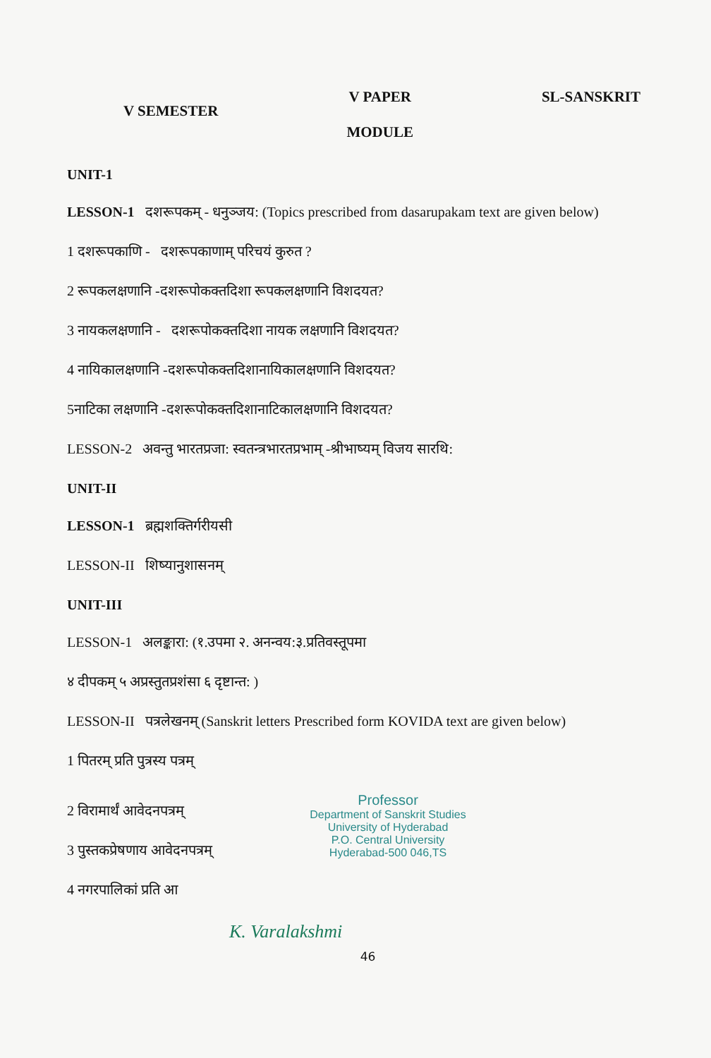V SEMESTER V PAPER
MODULE SL-SANSKRIT
UNIT-1
LESSON-1 दशरूपकम् - धनुञ्जय: (Topics prescribed from dasarupakam text are given below)
1 दशरूपकाणि - दशरूपकाणाम् परिचयं कुरुत ?
2 रूपकलक्षणानि -दशरूपोकक्तदिशा रूपकलक्षणानि विशदयत?
3 नायकलक्षणानि - दशरूपोकक्तदिशा नायक लक्षणानि विशदयत?
4 नायिकालक्षणानि -दशरूपोकक्तदिशानायिकालक्षणानि विशदयत?
5नाटिका लक्षणानि -दशरूपोकक्तदिशानाटिकालक्षणानि विशदयत?
LESSON-2 अवन्तु भारतप्रजा: स्वतन्त्रभारतप्रभाम् -श्रीभाष्यम् विजय सारथि:
UNIT-II
LESSON-1 ब्रह्मशक्तिर्गरीयसी
LESSON-II शिष्यानुशासनम्
UNIT-III
LESSON-1 अलङ्कारा: (१.उपमा २. अनन्वय:३.प्रतिवस्तूपमा
४ दीपकम् ५ अप्रस्तुतप्रशंसा ६ दृष्टान्त: )
LESSON-II पत्रलेखनम् (Sanskrit letters Prescribed form KOVIDA text are given below)
1 पितरम् प्रति पुत्रस्य पत्रम्
Professor
Department of Sanskrit Studies
University of Hyderabad
P.O. Central University
Hyderabad-500 046,TS
2 विरामार्थं आवेदनपत्रम्
3 पुस्तकप्रेषणाय आवेदनपत्रम्
4 नगरपालिकां प्रति आ
K. Varalakshmi
46